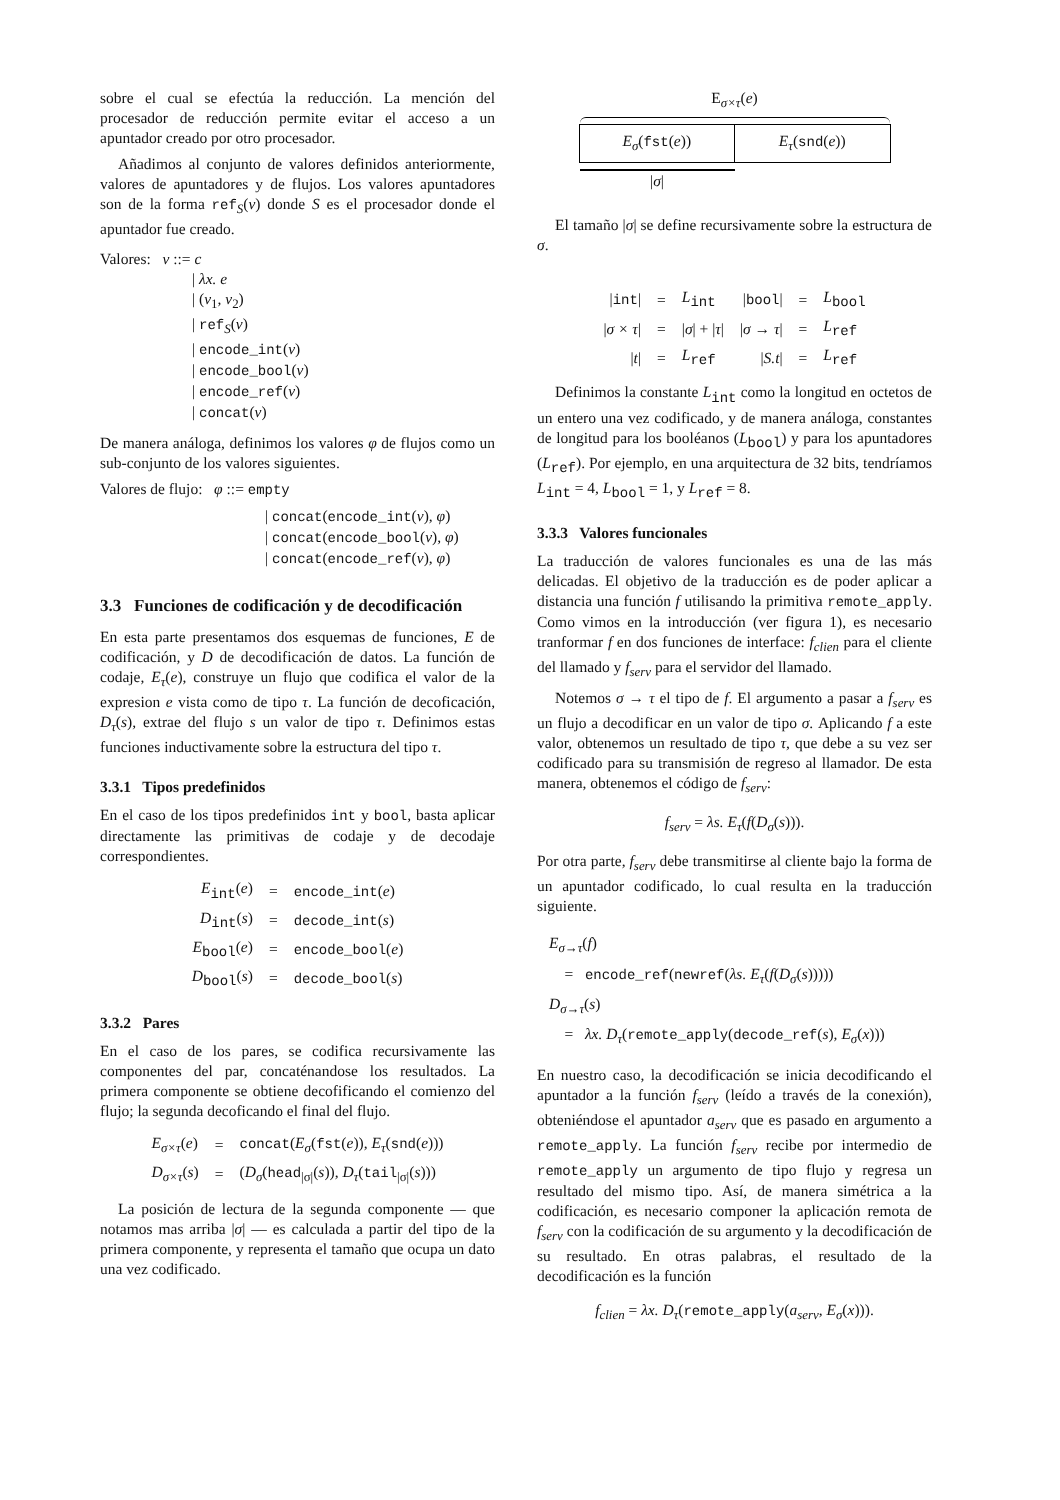sobre el cual se efectúa la reducción. La mención del procesador de reducción permite evitar el acceso a un apuntador creado por otro procesador.
Añadimos al conjunto de valores definidos anteriormente, valores de apuntadores y de flujos. Los valores apuntadores son de la forma ref<sub>S</sub>(v) donde S es el procesador donde el apuntador fue creado.
Valores: v ::= c
| λx. e
| (v<sub>1</sub>, v<sub>2</sub>)
| ref<sub>S</sub>(v)
| encode_int(v)
| encode_bool(v)
| encode_ref(v)
| concat(v)
De manera análoga, definimos los valores φ de flujos como un sub-conjunto de los valores siguientes.
Valores de flujo: φ ::= empty
| concat(encode_int(v), φ)
| concat(encode_bool(v), φ)
| concat(encode_ref(v), φ)
3.3 Funciones de codificación y de decodificación
En esta parte presentamos dos esquemas de funciones, E de codificación, y D de decodificación de datos. La función de codaje, E<sub>τ</sub>(e), construye un flujo que codifica el valor de la expresion e vista como de tipo τ. La función de decoficación, D<sub>τ</sub>(s), extrae del flujo s un valor de tipo τ. Definimos estas funciones inductivamente sobre la estructura del tipo τ.
3.3.1 Tipos predefinidos
En el caso de los tipos predefinidos int y bool, basta aplicar directamente las primitivas de codaje y de decodaje correspondientes.
| E<sub>int</sub>( e ) | = | encode_int ( e ) |
| D<sub>int</sub>( s ) | = | decode_int ( s ) |
| E<sub>bool</sub>( e ) | = | encode_bool ( e ) |
| D<sub>bool</sub>( s ) | = | decode_bool ( s ) |
3.3.2 Pares
En el caso de los pares, se codifica recursivamente las componentes del par, concaténandose los resultados. La primera componente se obtiene decofificando el comienzo del flujo; la segunda decoficando el final del flujo.
| E<sub>σ×τ</sub>( e ) | = | concat ( E<sub>σ</sub> ( fst ( e )), E<sub>τ</sub> ( snd ( e ))) |
| D<sub>σ×τ</sub>( s ) | = | ( D<sub>σ</sub> ( head<sub>/σ/</sub>( s )), D<sub>τ</sub> ( tail<sub>/σ/</sub>( s ))) |
La posición de lectura de la segunda componente — que notamos mas arriba |σ| — es calculada a partir del tipo de la primera componente, y representa el tamaño que ocupa un dato una vez codificado.
E<sub>σ×τ</sub>(e)
E<sub>σ</sub>(fst(e)) E<sub>τ</sub>(snd(e))
|σ|
El tamaño |σ| se define recursivamente sobre la estructura de σ.
| / int / | = | L<sub>int</sub> | / bool / | = | L<sub>bool</sub> |
| / σ × τ / | = | / σ / + / τ / | / σ → τ / | = | L<sub>ref</sub> |
| / t / | = | L<sub>ref</sub> | / S.t / | = | L<sub>ref</sub> |
Definimos la constante L<sub>int</sub> como la longitud en octetos de un entero una vez codificado, y de manera análoga, constantes de longitud para los booléanos (L<sub>bool</sub>) y para los apuntadores (L<sub>ref</sub>). Por ejemplo, en una arquitectura de 32 bits, tendríamos L<sub>int</sub> = 4, L<sub>bool</sub> = 1, y L<sub>ref</sub> = 8.
3.3.3 Valores funcionales
La traducción de valores funcionales es una de las más delicadas. El objetivo de la traducción es de poder aplicar a distancia una función f utilisando la primitiva remote_apply. Como vimos en la introducción (ver figura 1), es necesario tranformar f en dos funciones de interface: f<sub>clien</sub> para el cliente del llamado y f<sub>serv</sub> para el servidor del llamado.
Notemos σ → τ el tipo de f. El argumento a pasar a f<sub>serv</sub> es un flujo a decodificar en un valor de tipo σ. Aplicando f a este valor, obtenemos un resultado de tipo τ, que debe a su vez ser codificado para su transmisión de regreso al llamador. De esta manera, obtenemos el código de f<sub>serv</sub>:
f<sub>serv</sub> = λs. E<sub>τ</sub>(f(D<sub>σ</sub>(s))).
Por otra parte, f<sub>serv</sub> debe transmitirse al cliente bajo la forma de un apuntador codificado, lo cual resulta en la traducción siguiente.
E<sub>σ→τ</sub>(f)
= encode_ref(newref(λs. E<sub>τ</sub>(f(D<sub>σ</sub>(s)))))
D<sub>σ→τ</sub>(s)
= λx. D<sub>τ</sub>(remote_apply(decode_ref(s), E<sub>σ</sub>(x)))
En nuestro caso, la decodificación se inicia decodificando el apuntador a la función f<sub>serv</sub> (leído a través de la conexión), obteniéndose el apuntador a<sub>serv</sub> que es pasado en argumento a remote_apply. La función f<sub>serv</sub> recibe por intermedio de remote_apply un argumento de tipo flujo y regresa un resultado del mismo tipo. Así, de manera simétrica a la codificación, es necesario componer la aplicación remota de f<sub>serv</sub> con la codificación de su argumento y la decodificación de su resultado. En otras palabras, el resultado de la decodificación es la función
f<sub>clien</sub> = λx. D<sub>τ</sub>(remote_apply(a<sub>serv</sub>, E<sub>σ</sub>(x))).